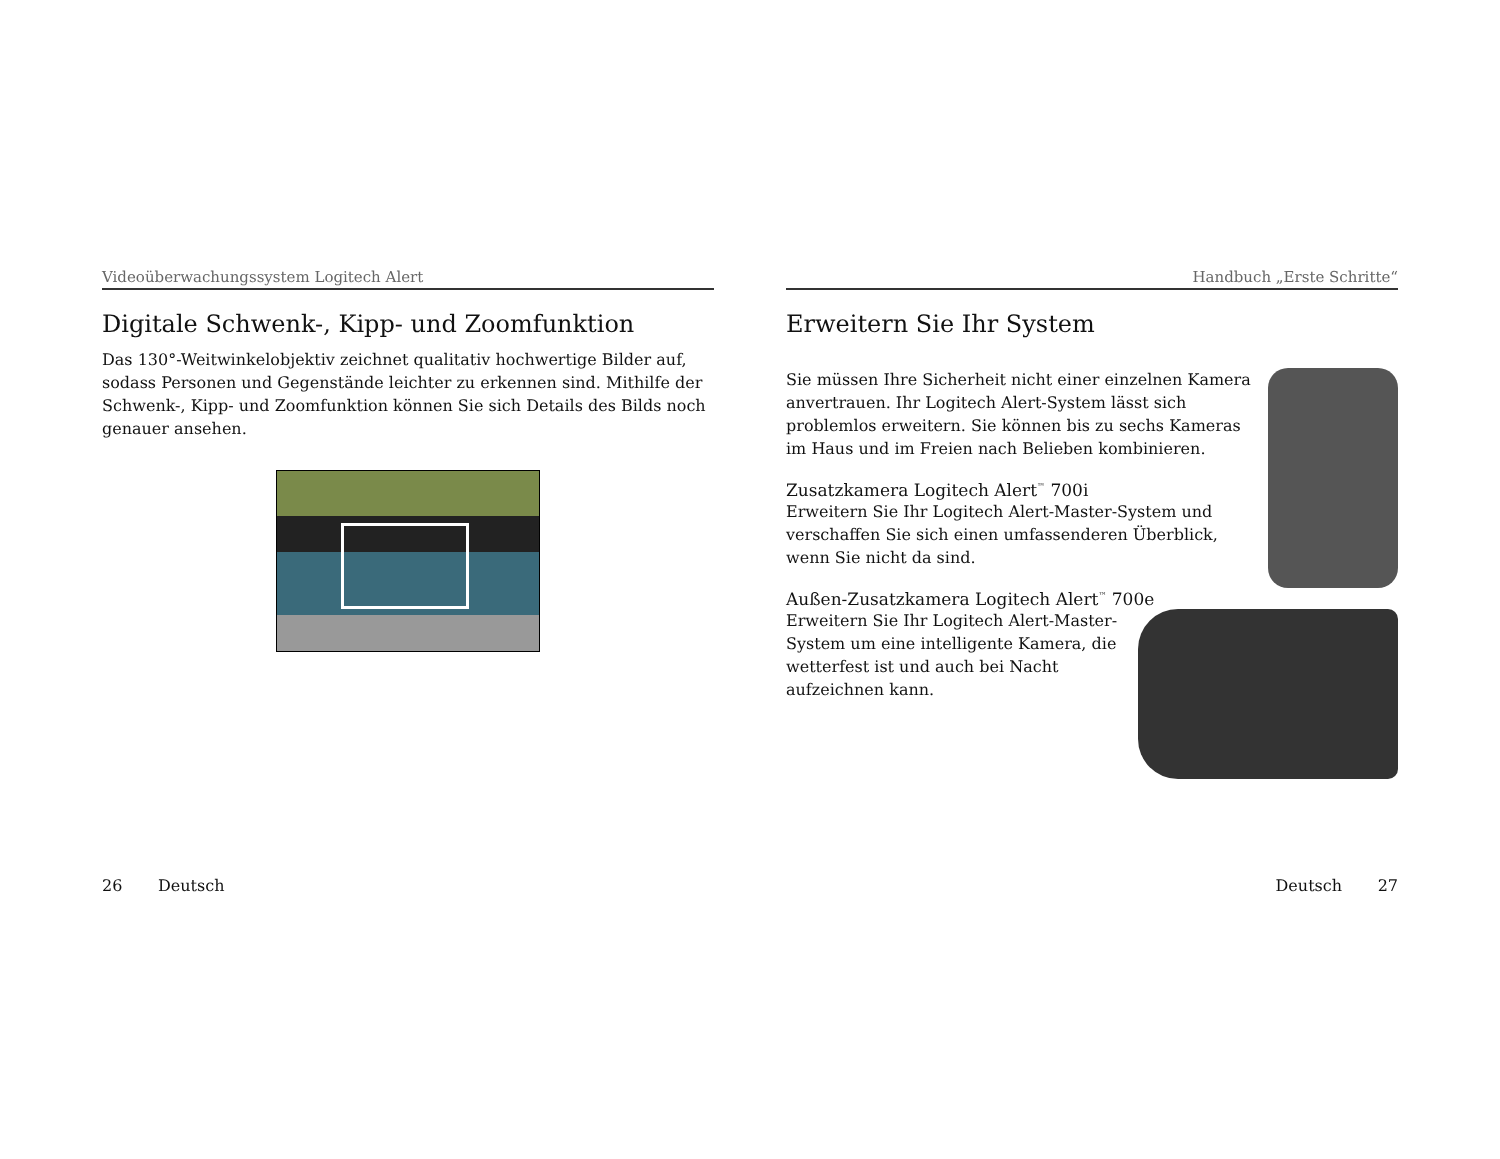Videoüberwachungssystem Logitech Alert
Digitale Schwenk-, Kipp- und Zoomfunktion
Das 130°-Weitwinkelobjektiv zeichnet qualitativ hochwertige Bilder auf, sodass Personen und Gegenstände leichter zu erkennen sind. Mithilfe der Schwenk-, Kipp- und Zoomfunktion können Sie sich Details des Bilds noch genauer ansehen.
26 Deutsch
Handbuch „Erste Schritte“
Erweitern Sie Ihr System
Sie müssen Ihre Sicherheit nicht einer einzelnen Kamera anvertrauen. Ihr Logitech Alert-System lässt sich problemlos erweitern. Sie können bis zu sechs Kameras im Haus und im Freien nach Belieben kombinieren.
Zusatzkamera Logitech Alert<sup>™</sup> 700i
Erweitern Sie Ihr Logitech Alert-Master-System und verschaffen Sie sich einen umfassenderen Überblick, wenn Sie nicht da sind.
Außen-Zusatzkamera Logitech Alert<sup>™</sup> 700e
Erweitern Sie Ihr Logitech Alert-Master-System um eine intelligente Kamera, die wetterfest ist und auch bei Nacht aufzeichnen kann.
Deutsch 27